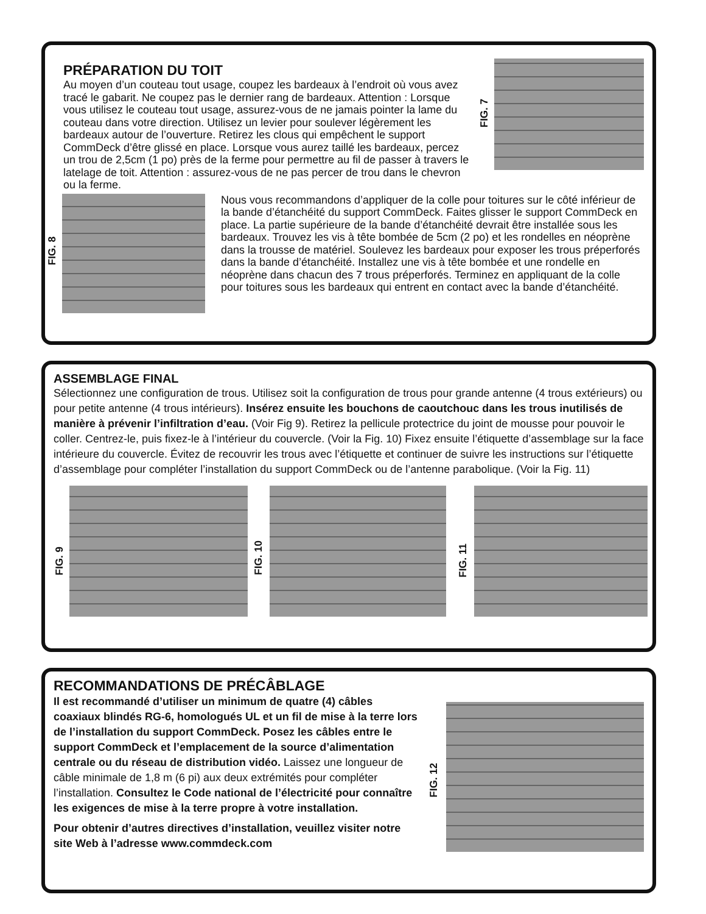PRÉPARATION DU TOIT
Au moyen d’un couteau tout usage, coupez les bardeaux à l’endroit où vous avez tracé le gabarit. Ne coupez pas le dernier rang de bardeaux. Attention : Lorsque vous utilisez le couteau tout usage, assurez-vous de ne jamais pointer la lame du couteau dans votre direction. Utilisez un levier pour soulever légèrement les bardeaux autour de l’ouverture. Retirez les clous qui empêchent le support CommDeck d’être glissé en place. Lorsque vous aurez taillé les bardeaux, percez un trou de 2,5cm (1 po) près de la ferme pour permettre au fil de passer à travers le latelage de toit. Attention : assurez-vous de ne pas percer de trou dans le chevron ou la ferme.
FIG. 7
FIG. 8
Nous vous recommandons d’appliquer de la colle pour toitures sur le côté inférieur de la bande d’étanchéité du support CommDeck. Faites glisser le support CommDeck en place. La partie supérieure de la bande d’étanchéité devrait être installée sous les bardeaux. Trouvez les vis à tête bombée de 5cm (2 po) et les rondelles en néoprène dans la trousse de matériel. Soulevez les bardeaux pour exposer les trous préperforés dans la bande d’étanchéité. Installez une vis à tête bombée et une rondelle en néoprène dans chacun des 7 trous préperforés. Terminez en appliquant de la colle pour toitures sous les bardeaux qui entrent en contact avec la bande d’étanchéité.
ASSEMBLAGE FINAL
Sélectionnez une configuration de trous. Utilisez soit la configuration de trous pour grande antenne (4 trous extérieurs) ou pour petite antenne (4 trous intérieurs). Insérez ensuite les bouchons de caoutchouc dans les trous inutilisés de manière à prévenir l’infiltration d’eau. (Voir Fig 9). Retirez la pellicule protectrice du joint de mousse pour pouvoir le coller. Centrez-le, puis fixez-le à l’intérieur du couvercle. (Voir la Fig. 10) Fixez ensuite l’étiquette d’assemblage sur la face intérieure du couvercle. Évitez de recouvrir les trous avec l’étiquette et continuer de suivre les instructions sur l’étiquette d’assemblage pour compléter l’installation du support CommDeck ou de l’antenne parabolique. (Voir la Fig. 11)
FIG. 9
FIG. 10
FIG. 11
RECOMMANDATIONS DE PRÉCÂBLAGE
Il est recommandé d’utiliser un minimum de quatre (4) câbles coaxiaux blindés RG-6, homologués UL et un fil de mise à la terre lors de l’installation du support CommDeck. Posez les câbles entre le support CommDeck et l’emplacement de la source d’alimentation centrale ou du réseau de distribution vidéo. Laissez une longueur de câble minimale de 1,8 m (6 pi) aux deux extrémités pour compléter l’installation. Consultez le Code national de l’électricité pour connaître les exigences de mise à la terre propre à votre installation.
Pour obtenir d’autres directives d’installation, veuillez visiter notre site Web à l’adresse www.commdeck.com
FIG. 12